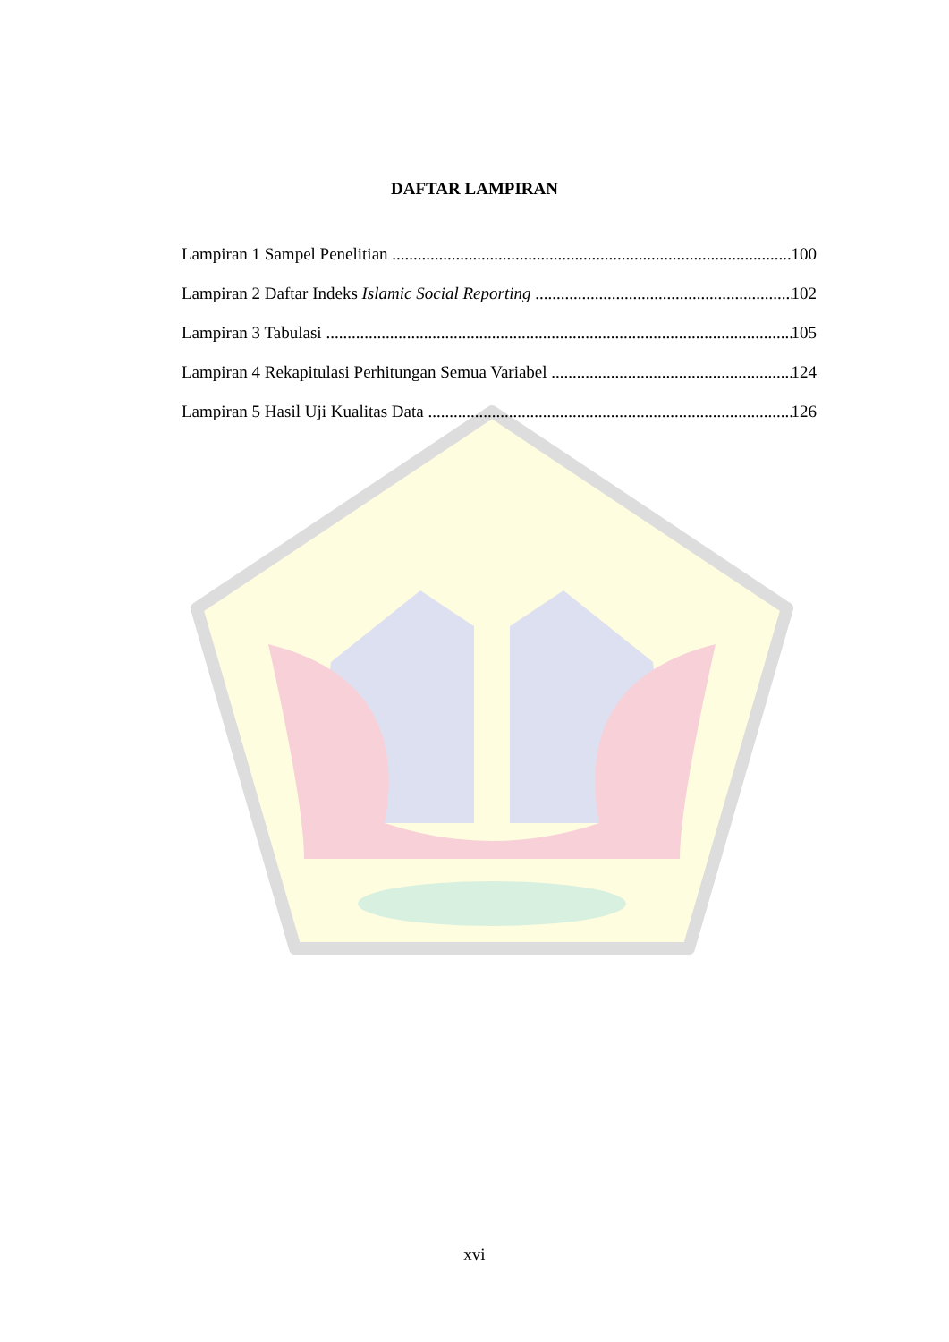DAFTAR LAMPIRAN
Lampiran 1 Sampel Penelitian 100
Lampiran 2 Daftar Indeks Islamic Social Reporting 102
Lampiran 3 Tabulasi 105
Lampiran 4 Rekapitulasi Perhitungan Semua Variabel 124
Lampiran 5 Hasil Uji Kualitas Data 126
xvi